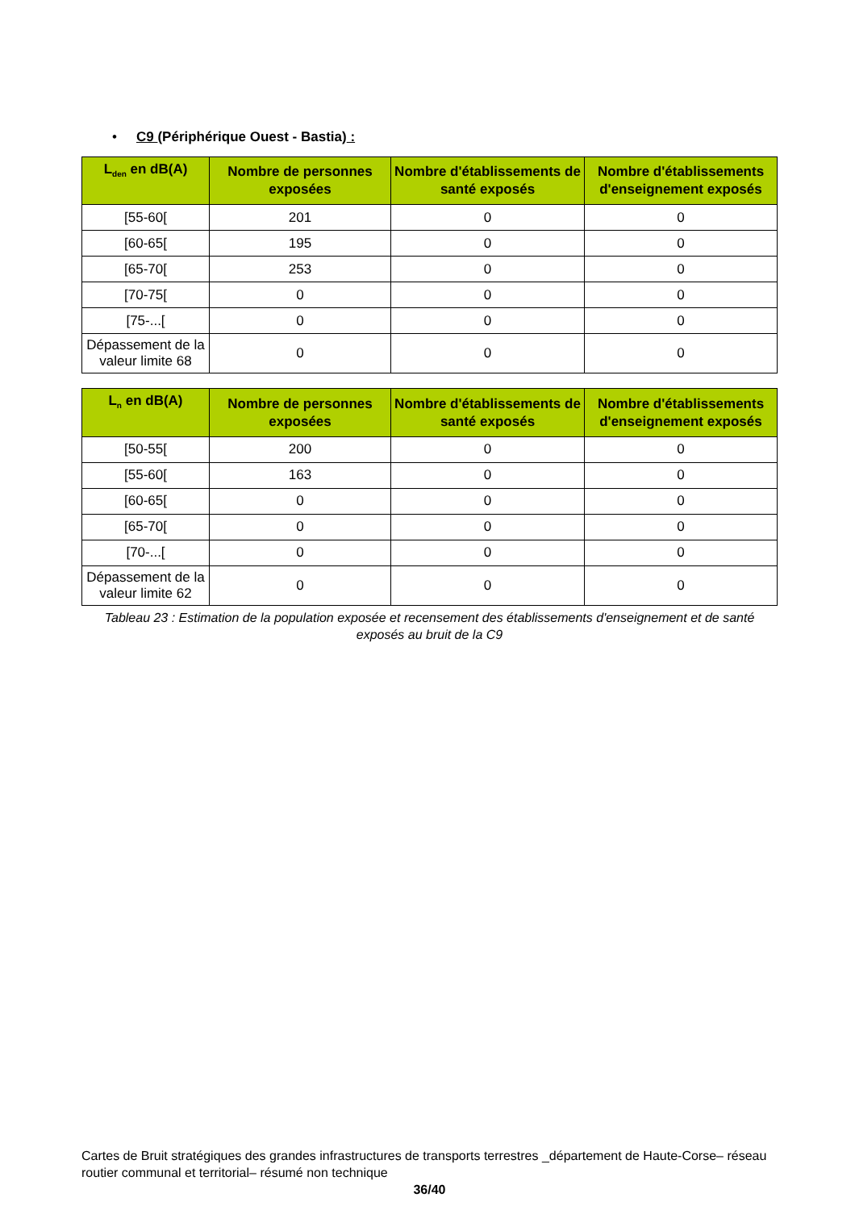• C9 (Périphérique Ouest - Bastia) :
| L<sub>den</sub> en dB(A) | Nombre de personnes exposées | Nombre d'établissements de santé exposés | Nombre d'établissements d'enseignement exposés |
| --- | --- | --- | --- |
| [55-60[ | 201 | 0 | 0 |
| [60-65[ | 195 | 0 | 0 |
| [65-70[ | 253 | 0 | 0 |
| [70-75[ | 0 | 0 | 0 |
| [75-...[ | 0 | 0 | 0 |
| Dépassement de la valeur limite 68 | 0 | 0 | 0 |
| L<sub>n</sub> en dB(A) | Nombre de personnes exposées | Nombre d'établissements de santé exposés | Nombre d'établissements d'enseignement exposés |
| --- | --- | --- | --- |
| [50-55[ | 200 | 0 | 0 |
| [55-60[ | 163 | 0 | 0 |
| [60-65[ | 0 | 0 | 0 |
| [65-70[ | 0 | 0 | 0 |
| [70-...[ | 0 | 0 | 0 |
| Dépassement de la valeur limite 62 | 0 | 0 | 0 |
Tableau 23 : Estimation de la population exposée et recensement des établissements d'enseignement et de santé exposés au bruit de la C9
Cartes de Bruit stratégiques des grandes infrastructures de transports terrestres _département de Haute-Corse– réseau routier communal et territorial– résumé non technique
36/40